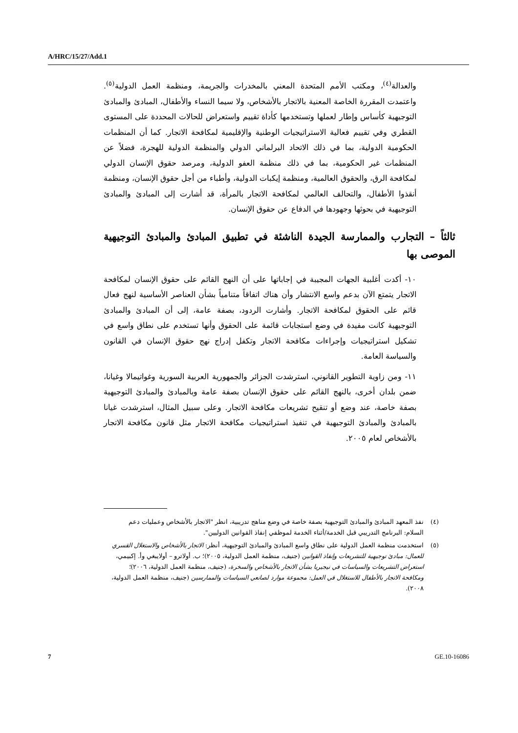A/HRC/15/27/Add.1
والعدالة<sup>(٤)</sup>، ومكتب الأمم المتحدة المعني بالمخدرات والجريمة، ومنظمة العمل الدولية<sup>(٥)</sup>. واعتمدت المقررة الخاصة المعنية بالاتجار بالأشخاص، ولا سيما النساء والأطفال، المبادئ والمبادئ التوجيهية كأساس وإطار لعملها وتستخدمها كأداة تقييم واستعراض للحالات المحددة على المستوى القطري وفي تقييم فعالية الاستراتيجيات الوطنية والإقليمية لمكافحة الاتجار. كما أن المنظمات الحكومية الدولية، بما في ذلك الاتحاد البرلماني الدولي والمنظمة الدولية للهجرة، فضلاً عن المنظمات غير الحكومية، بما في ذلك منظمة العفو الدولية، ومرصد حقوق الإنسان الدولي لمكافحة الرق، والحقوق العالمية، ومنظمة إيكبات الدولية، وأطباء من أجل حقوق الإنسان، ومنظمة أنقذوا الأطفال، والتحالف العالمي لمكافحة الاتجار بالمرأة، قد أشارت إلى المبادئ والمبادئ التوجيهية في بحوثها وجهودها في الدفاع عن حقوق الإنسان.
ثالثاً – التجارب والممارسة الجيدة الناشئة في تطبيق المبادئ والمبادئ التوجيهية الموصى بها
١٠- أكدت أغلبية الجهات المجيبة في إجاباتها على أن النهج القائم على حقوق الإنسان لمكافحة الاتجار يتمتع الآن بدعم واسع الانتشار وأن هناك اتفاقاً متنامياً بشأن العناصر الأساسية لنهج فعال قائم على الحقوق لمكافحة الاتجار. وأشارت الردود، بصفة عامة، إلى أن المبادئ والمبادئ التوجيهية كانت مفيدة في وضع استجابات قائمة على الحقوق وأنها تستخدم على نطاق واسع في تشكيل استراتيجيات وإجراءات مكافحة الاتجار وتكفل إدراج نهج حقوق الإنسان في القانون والسياسة العامة.
١١- ومن زاوية التطوير القانوني، استرشدت الجزائر والجمهورية العربية السورية وغواتيمالا وغيانا، ضمن بلدان أخرى، بالنهج القائم على حقوق الإنسان بصفة عامة وبالمبادئ والمبادئ التوجيهية بصفة خاصة، عند وضع أو تنقيح تشريعات مكافحة الاتجار. وعلى سبيل المثال، استرشدت غيانا بالمبادئ والمبادئ التوجيهية في تنفيذ استراتيجيات مكافحة الاتجار مثل قانون مكافحة الاتجار بالأشخاص لعام ٢٠٠٥.
(٤) نفذ المعهد المبادئ والمبادئ التوجيهية بصفة خاصة في وضع مناهج تدريبية، انظر "الاتجار بالأشخاص وعمليات دعم السلام: البرنامج التدريبي قبل الخدمة/أثناء الخدمة لموظفي إنفاذ القوانين الدوليين".
(٥) استخدمت منظمة العمل الدولية على نطاق واسع المبادئ والمبادئ التوجيهية، أنظر: الاتجار بالأشخاص والاستغلال القسري للعمال: مبادئ توجيهية للتشريعات وإنفاذ القوانين (جنيف، منظمة العمل الدولية، ٢٠٠٥)؛ ب. أولاترو – أولايبغي وأ. إكبيمي، استعراض التشريعات والسياسات في نيجيريا بشأن الاتجار بالأشخاص والسخرة، (جنيف، منظمة العمل الدولية، ٢٠٠٦)؛ ومكافحة الاتجار بالأطفال للاستغلال في العمل: مجموعة موارد لصانعي السياسات والممارسين (جنيف، منظمة العمل الدولية، ٢٠٠٨).
7 GE.10-16086